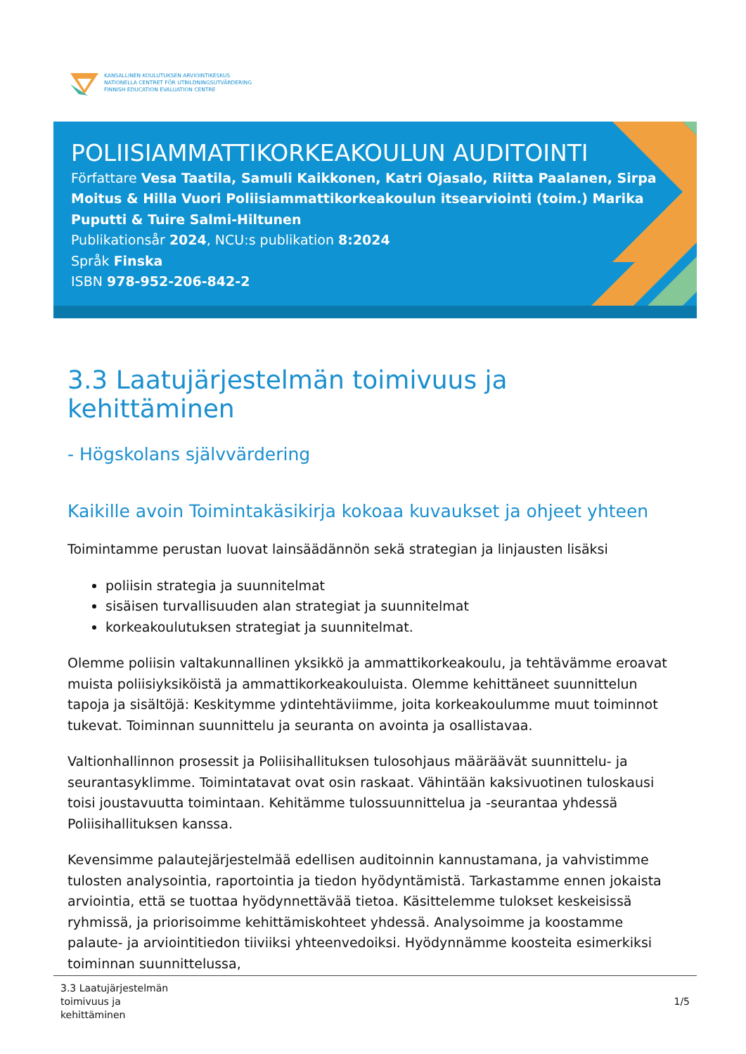KANSALLINEN KOULUTUKSEN ARVIOINTIKESKUS
NATIONELLA CENTRET FÖR UTBILDNINGSUTVÄRDERING
FINNISH EDUCATION EVALUATION CENTRE
POLIISIAMMATTIKORKEAKOULUN AUDITOINTI
Författare Vesa Taatila, Samuli Kaikkonen, Katri Ojasalo, Riitta Paalanen, Sirpa Moitus & Hilla Vuori Poliisiammattikorkeakoulun itsearviointi (toim.) Marika Puputti & Tuire Salmi-Hiltunen
Publikationsår 2024, NCU:s publikation 8:2024
Språk Finska
ISBN 978-952-206-842-2
3.3 Laatujärjestelmän toimivuus ja kehittäminen
- Högskolans självvärdering
Kaikille avoin Toimintakäsikirja kokoaa kuvaukset ja ohjeet yhteen
Toimintamme perustan luovat lainsäädännön sekä strategian ja linjausten lisäksi
poliisin strategia ja suunnitelmat
sisäisen turvallisuuden alan strategiat ja suunnitelmat
korkeakoulutuksen strategiat ja suunnitelmat.
Olemme poliisin valtakunnallinen yksikkö ja ammattikorkeakoulu, ja tehtävämme eroavat muista poliisiyksiköistä ja ammattikorkeakouluista. Olemme kehittäneet suunnittelun tapoja ja sisältöjä: Keskitymme ydintehtäviimme, joita korkeakoulumme muut toiminnot tukevat. Toiminnan suunnittelu ja seuranta on avointa ja osallistavaa.
Valtionhallinnon prosessit ja Poliisihallituksen tulosohjaus määräävät suunnittelu- ja seurantasyklimme. Toimintatavat ovat osin raskaat. Vähintään kaksivuotinen tuloskausi toisi joustavuutta toimintaan. Kehitämme tulossuunnittelua ja -seurantaa yhdessä Poliisihallituksen kanssa.
Kevensimme palautejärjestelmää edellisen auditoinnin kannustamana, ja vahvistimme tulosten analysointia, raportointia ja tiedon hyödyntämistä. Tarkastamme ennen jokaista arviointia, että se tuottaa hyödynnettävää tietoa. Käsittelemme tulokset keskeisissä ryhmissä, ja priorisoimme kehittämiskohteet yhdessä. Analysoimme ja koostamme palaute- ja arviointitiedon tiiviiksi yhteenvedoiksi. Hyödynnämme koosteita esimerkiksi toiminnan suunnittelussa,
3.3 Laatujärjestelmän
toimivuus ja
kehittäminen
1/5